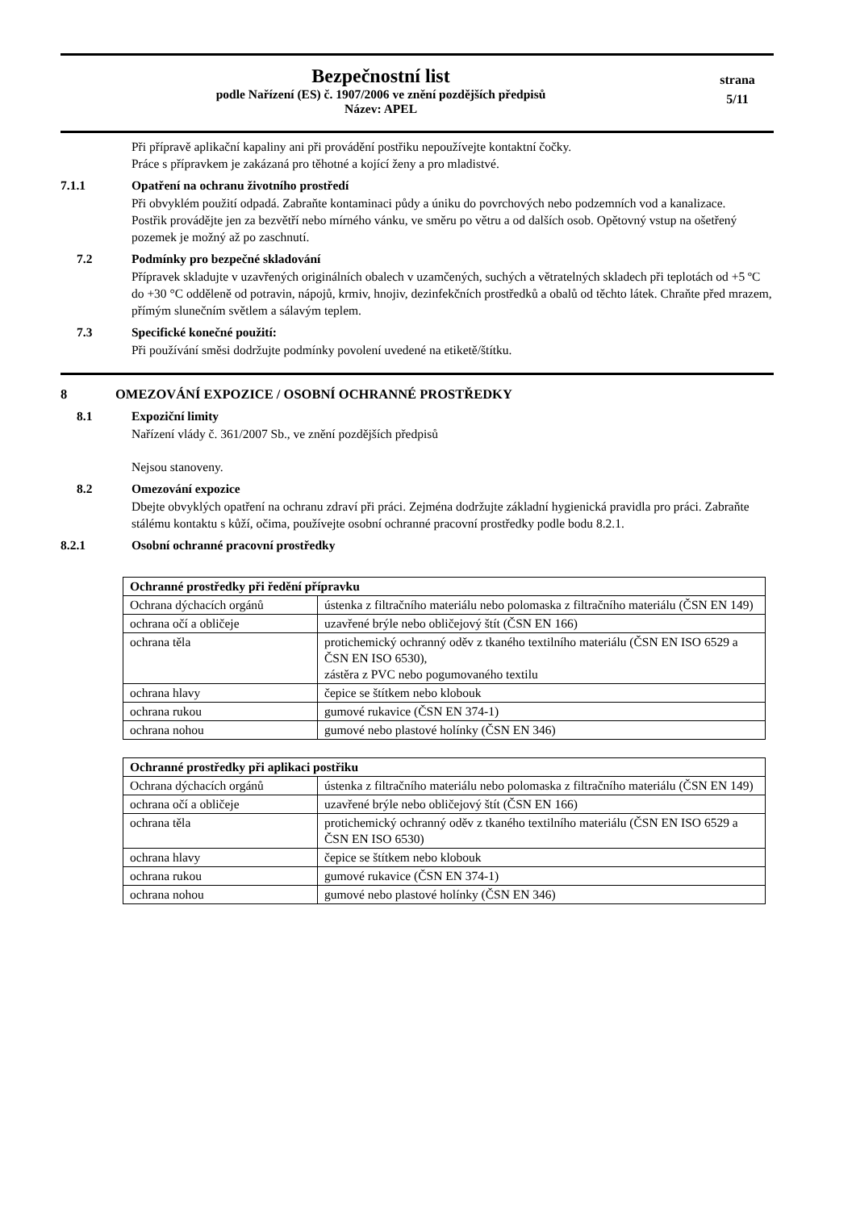Bezpečnostní list
podle Nařízení (ES) č. 1907/2006 ve znění pozdějších předpisů
Název: APEL
strana
5/11
Při přípravě aplikační kapaliny ani při provádění postřiku nepoužívejte kontaktní čočky.
Práce s přípravkem je zakázaná pro těhotné a kojící ženy a pro mladistvé.
7.1.1 Opatření na ochranu životního prostředí
Při obvyklém použití odpadá. Zabraňte kontaminaci půdy a úniku do povrchových nebo podzemních vod a kanalizace.
Postřik provádějte jen za bezvětří nebo mírného vánku, ve směru po větru a od dalších osob. Opětovný vstup na ošetřený pozemek je možný až po zaschnutí.
7.2 Podmínky pro bezpečné skladování
Přípravek skladujte v uzavřených originálních obalech v uzamčených, suchých a větratelných skladech při teplotách od +5 ºC do +30 °C odděleně od potravin, nápojů, krmiv, hnojiv, dezinfekčních prostředků a obalů od těchto látek. Chraňte před mrazem, přímým slunečním světlem a sálavým teplem.
7.3 Specifické konečné použití:
Při používání směsi dodržujte podmínky povolení uvedené na etiketě/štítku.
8 OMEZOVÁNÍ EXPOZICE / OSOBNÍ OCHRANNÉ PROSTŘEDKY
8.1 Expoziční limity
Nařízení vlády č. 361/2007 Sb., ve znění pozdějších předpisů
Nejsou stanoveny.
8.2 Omezování expozice
Dbejte obvyklých opatření na ochranu zdraví při práci. Zejména dodržujte základní hygienická pravidla pro práci. Zabraňte stálému kontaktu s kůží, očima, používejte osobní ochranné pracovní prostředky podle bodu 8.2.1.
8.2.1 Osobní ochranné pracovní prostředky
| Ochranné prostředky při ředění přípravku | |
| --- | --- |
| Ochrana dýchacích orgánů | ústenka z filtračního materiálu nebo polomaska z filtračního materiálu (ČSN EN 149) |
| ochrana očí a obličeje | uzavřené brýle nebo obličejový štít (ČSN EN 166) |
| ochrana těla | protichemický ochranný oděv z tkaného textilního materiálu (ČSN EN ISO 6529 a ČSN EN ISO 6530), zástěra z PVC nebo pogumovaného textilu |
| ochrana hlavy | čepice se štítkem nebo klobouk |
| ochrana rukou | gumové rukavice (ČSN EN 374-1) |
| ochrana nohou | gumové nebo plastové holínky (ČSN EN 346) |
| Ochranné prostředky při aplikaci postřiku | |
| --- | --- |
| Ochrana dýchacích orgánů | ústenka z filtračního materiálu nebo polomaska z filtračního materiálu (ČSN EN 149) |
| ochrana očí a obličeje | uzavřené brýle nebo obličejový štít (ČSN EN 166) |
| ochrana těla | protichemický ochranný oděv z tkaného textilního materiálu (ČSN EN ISO 6529 a ČSN EN ISO 6530) |
| ochrana hlavy | čepice se štítkem nebo klobouk |
| ochrana rukou | gumové rukavice (ČSN EN 374-1) |
| ochrana nohou | gumové nebo plastové holínky (ČSN EN 346) |